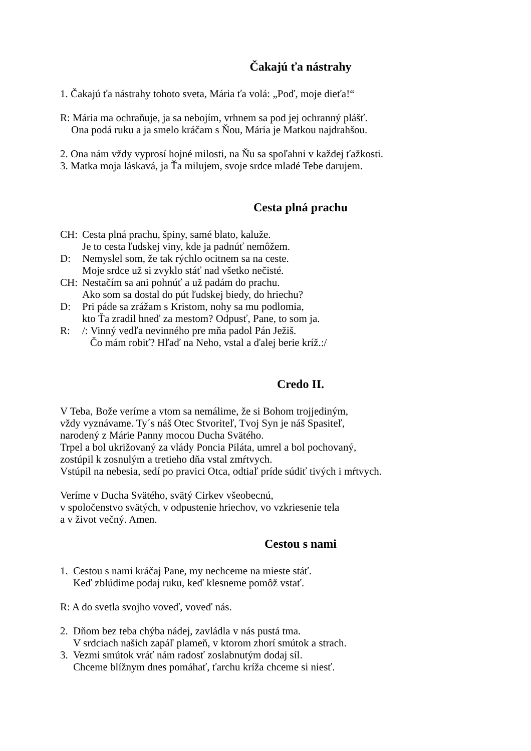Čakajú ťa nástrahy
1. Čakajú ťa nástrahy tohoto sveta, Mária ťa volá: „Poď, moje dieťa!“
R: Mária ma ochraňuje, ja sa nebojím, vrhnem sa pod jej ochranný plášť.
Ona podá ruku a ja smelo kráčam s Ňou, Mária je Matkou najdrahšou.
2. Ona nám vždy vyprosí hojné milosti, na Ňu sa spoľahni v každej ťažkosti.
3. Matka moja láskavá, ja Ťa milujem, svoje srdce mladé Tebe darujem.
Cesta plná prachu
CH: Cesta plná prachu, špiny, samé blato, kaluže.
Je to cesta ľudskej viny, kde ja padnúť nemôžem.
D: Nemyslel som, že tak rýchlo ocitnem sa na ceste.
Moje srdce už si zvyklo stáť nad všetko nečisté.
CH: Nestačím sa ani pohnúť a už padám do prachu.
Ako som sa dostal do pút ľudskej biedy, do hriechu?
D: Pri páde sa zrážam s Kristom, nohy sa mu podlomia,
kto Ťa zradil hneď za mestom? Odpusť, Pane, to som ja.
R: /: Vinný vedľa nevinného pre mňa padol Pán Ježiš.
Čo mám robiť? Hľaď na Neho, vstal a ďalej berie kríž.:/
Credo II.
V Teba, Bože veríme a vtom sa nemálime, že si Bohom trojjediným,
vždy vyznávame. Ty´s náš Otec Stvoriteľ, Tvoj Syn je náš Spasiteľ,
narodený z Márie Panny mocou Ducha Svätého.
Trpel a bol ukrižovaný za vlády Poncia Piláta, umrel a bol pochovaný,
zostúpil k zosnulým a tretieho dňa vstal zmŕtvych.
Vstúpil na nebesia, sedí po pravici Otca, odtiaľ príde súdiť tivých i mŕtvych.
Veríme v Ducha Svätého, svätý Cirkev všeobecnú,
v spoločenstvo svätých, v odpustenie hriechov, vo vzkriesenie tela
a v život večný. Amen.
Cestou s nami
1. Cestou s nami kráčaj Pane, my nechceme na mieste stáť.
Keď zblúdime podaj ruku, keď klesneme pomôž vstať.
R: A do svetla svojho voveď, voveď nás.
2. Dňom bez teba chýba nádej, zavládla v nás pustá tma.
V srdciach našich zapáľ plameň, v ktorom zhorí smútok a strach.
3. Vezmi smútok vráť nám radosť zoslabnutým dodaj síl.
Chceme blížnym dnes pomáhať, ťarchu kríža chceme si niesť.